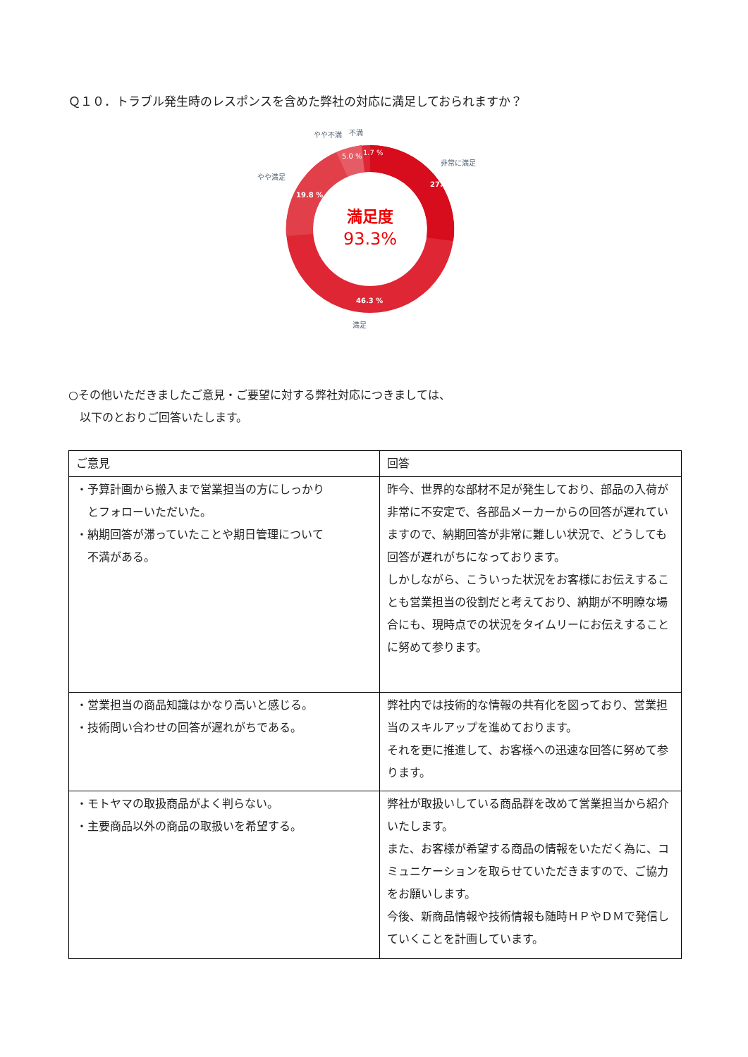Ｑ１０．トラブル発生時のレスポンスを含めた弊社の対応に満足しておられますか？
満足度
93.3%
27.3 %
19.8 %
46.3 %
5.0 %
1.7 %
非常に満足
やや満足
やや不満
不満
満足
○その他いただきましたご意見・ご要望に対する弊社対応につきましては、
　以下のとおりご回答いたします。
| ご意見 | 回答 |
| --- | --- |
| ・予算計画から搬入まで営業担当の方にしっかり とフォローいただいた。 ・納期回答が滞っていたことや期日管理について 不満がある。 | 昨今、世界的な部材不足が発生しており、部品の入荷が非常に不安定で、各部品メーカーからの回答が遅れていますので、納期回答が非常に難しい状況で、どうしても回答が遅れがちになっております。 しかしながら、こういった状況をお客様にお伝えすることも営業担当の役割だと考えており、納期が不明瞭な場合にも、現時点での状況をタイムリーにお伝えすることに努めて参ります。 |
| ・営業担当の商品知識はかなり高いと感じる。 ・技術問い合わせの回答が遅れがちである。 | 弊社内では技術的な情報の共有化を図っており、営業担当のスキルアップを進めております。 それを更に推進して、お客様への迅速な回答に努めて参ります。 |
| ・モトヤマの取扱商品がよく判らない。 ・主要商品以外の商品の取扱いを希望する。 | 弊社が取扱いしている商品群を改めて営業担当から紹介いたします。 また、お客様が希望する商品の情報をいただく為に、コミュニケーションを取らせていただきますので、ご協力をお願いします。 今後、新商品情報や技術情報も随時ＨＰやＤＭで発信していくことを計画しています。 |